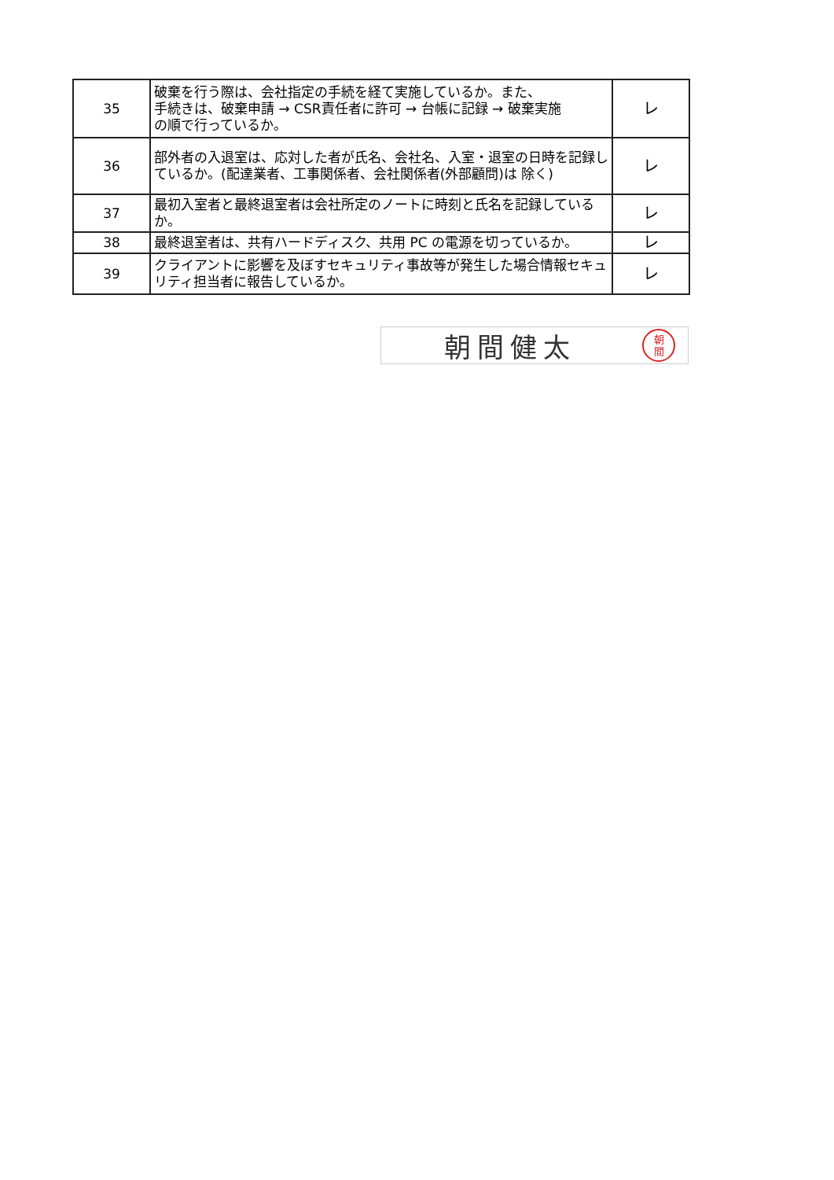| 35 | 破棄を行う際は、会社指定の手続を経て実施しているか。また、 手続きは、破棄申請 → CSR責任者に許可 → 台帳に記録 → 破棄実施 の順で行っているか。 | レ |
| 36 | 部外者の入退室は、応対した者が氏名、会社名、入室・退室の日時を記録しているか。(配達業者、工事関係者、会社関係者(外部顧問)は 除く) | レ |
| 37 | 最初入室者と最終退室者は会社所定のノートに時刻と氏名を記録しているか。 | レ |
| 38 | 最終退室者は、共有ハードディスク、共用 PC の電源を切っているか。 | レ |
| 39 | クライアントに影響を及ぼすセキュリティ事故等が発生した場合情報セキュリティ担当者に報告しているか。 | レ |
朝間健太 朝
間